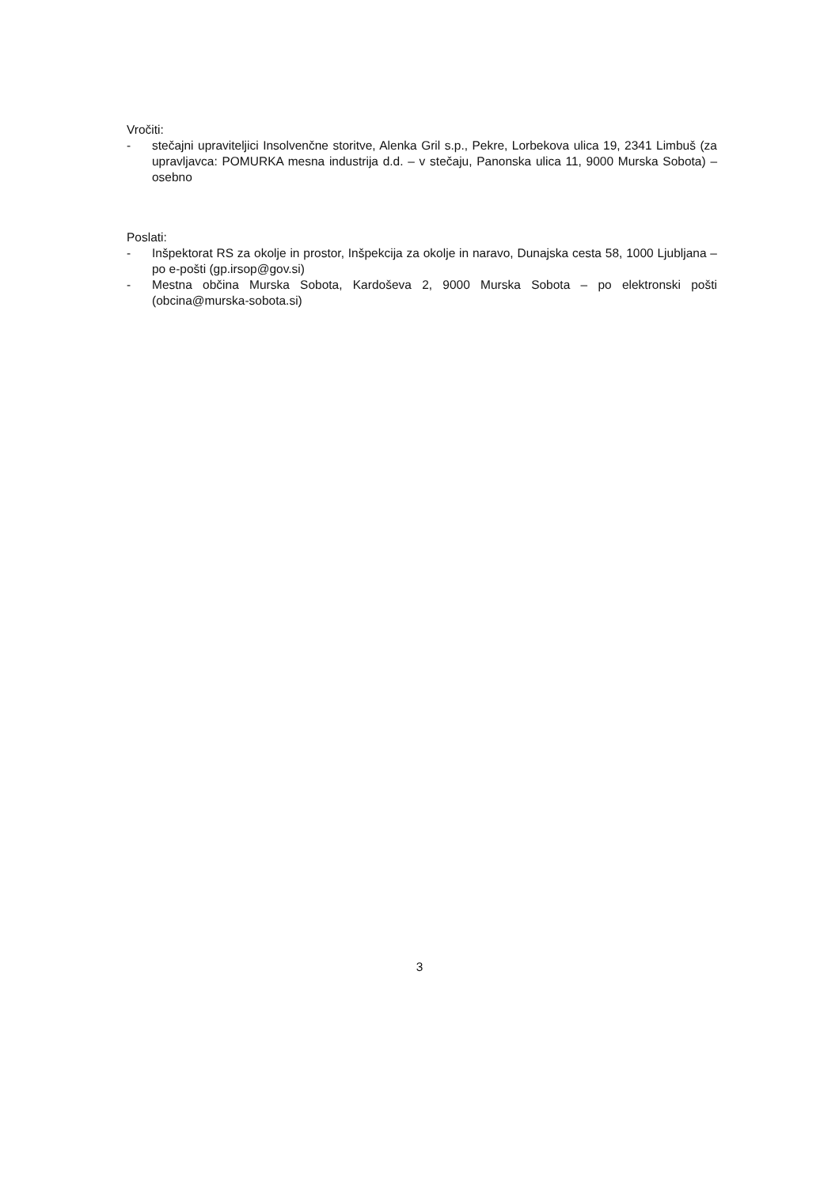Vročiti:
- stečajni upraviteljici Insolvenčne storitve, Alenka Gril s.p., Pekre, Lorbekova ulica 19, 2341 Limbuš (za upravljavca: POMURKA mesna industrija d.d. – v stečaju, Panonska ulica 11, 9000 Murska Sobota) – osebno
Poslati:
- Inšpektorat RS za okolje in prostor, Inšpekcija za okolje in naravo, Dunajska cesta 58, 1000 Ljubljana – po e-pošti (gp.irsop@gov.si)
- Mestna občina Murska Sobota, Kardoševa 2, 9000 Murska Sobota – po elektronski pošti (obcina@murska-sobota.si)
3